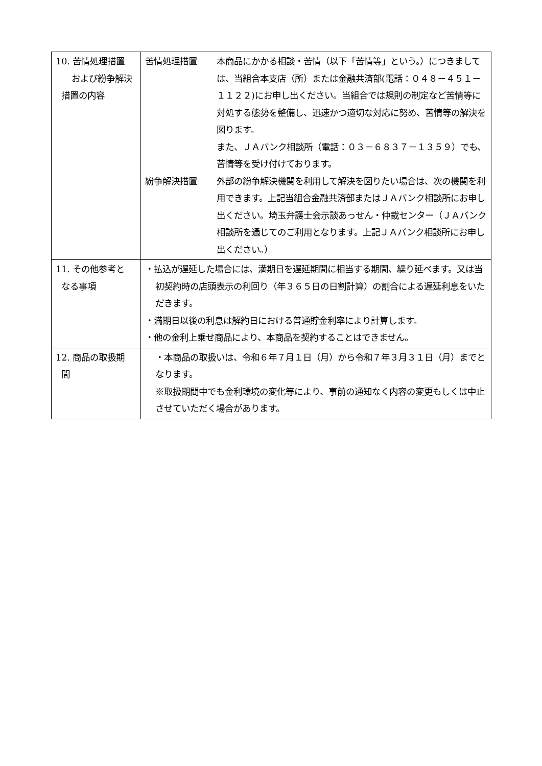| 10. 苦情処理措置 および紛争解決 措置の内容 | 苦情処理措置 本商品にかかる相談・苦情（以下「苦情等」という。）につきましては、当組合本支店（所）または金融共済部(電話：０４８－４５１－１１２２)にお申し出ください。当組合では規則の制定など苦情等に対処する態勢を整備し、迅速かつ適切な対応に努め、苦情等の解決を図ります。 また、ＪＡバンク相談所（電話：０３－６８３７－１３５９）でも、苦情等を受け付けております。 紛争解決措置 外部の紛争解決機関を利用して解決を図りたい場合は、次の機関を利用できます。上記当組合金融共済部またはＪＡバンク相談所にお申し出ください。埼玉弁護士会示談あっせん・仲裁センター（ＪＡバンク相談所を通じてのご利用となります。上記ＪＡバンク相談所にお申し出ください。） |
| 11. その他参考と なる事項 | ・払込が遅延した場合には、満期日を遅延期間に相当する期間、繰り延べます。又は当初契約時の店頭表示の利回り（年３６５日の日割計算）の割合による遅延利息をいただきます。 ・満期日以後の利息は解約日における普通貯金利率により計算します。 ・他の金利上乗せ商品により、本商品を契約することはできません。 |
| 12. 商品の取扱期 間 | ・本商品の取扱いは、令和６年７月１日（月）から令和７年３月３１日（月）までとなります。 ※取扱期間中でも金利環境の変化等により、事前の通知なく内容の変更もしくは中止させていただく場合があります。 |